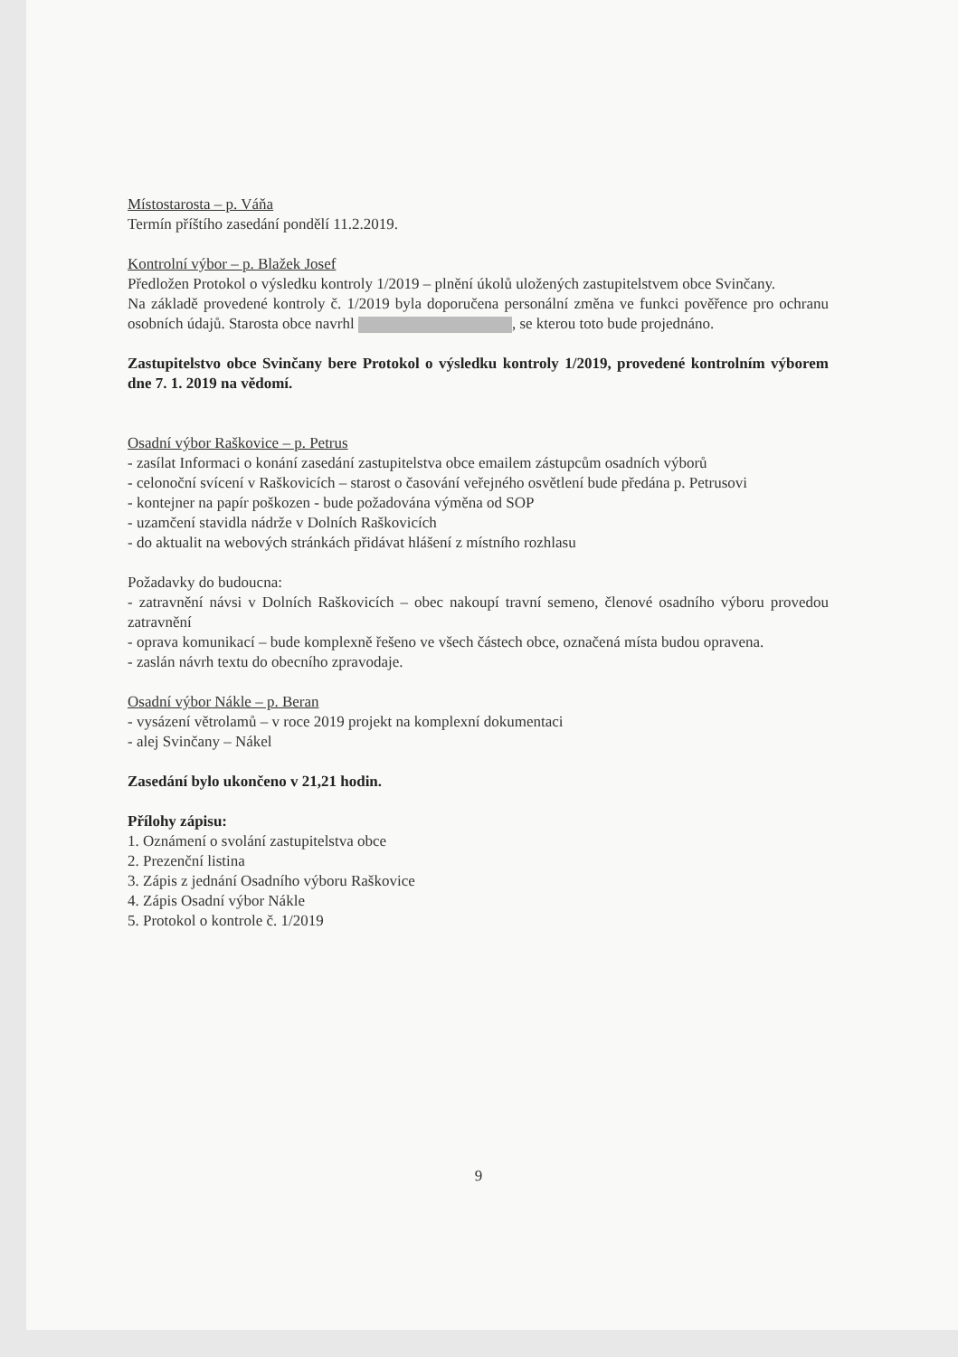Místostarosta – p. Váňa
Termín příštího zasedání pondělí 11.2.2019.
Kontrolní výbor – p. Blažek Josef
Předložen Protokol o výsledku kontroly 1/2019 – plnění úkolů uložených zastupitelstvem obce Svinčany.
Na základě provedené kontroly č. 1/2019 byla doporučena personální změna ve funkci pověřence pro ochranu osobních údajů. Starosta obce navrhl , se kterou toto bude projednáno.
Zastupitelstvo obce Svinčany bere Protokol o výsledku kontroly 1/2019, provedené kontrolním výborem dne 7. 1. 2019 na vědomí.
Osadní výbor Raškovice – p. Petrus
- zasílat Informaci o konání zasedání zastupitelstva obce emailem zástupcům osadních výborů
- celonoční svícení v Raškovicích – starost o časování veřejného osvětlení bude předána p. Petrusovi
- kontejner na papír poškozen - bude požadována výměna od SOP
- uzamčení stavidla nádrže v Dolních Raškovicích
- do aktualit na webových stránkách přidávat hlášení z místního rozhlasu
Požadavky do budoucna:
- zatravnění návsi v Dolních Raškovicích – obec nakoupí travní semeno, členové osadního výboru provedou zatravnění
- oprava komunikací – bude komplexně řešeno ve všech částech obce, označená místa budou opravena.
- zaslán návrh textu do obecního zpravodaje.
Osadní výbor Nákle – p. Beran
- vysázení větrolamů – v roce 2019 projekt na komplexní dokumentaci
- alej Svinčany – Nákel
Zasedání bylo ukončeno v 21,21 hodin.
Přílohy zápisu:
1. Oznámení o svolání zastupitelstva obce
2. Prezenční listina
3. Zápis z jednání Osadního výboru Raškovice
4. Zápis Osadní výbor Nákle
5. Protokol o kontrole č. 1/2019
9